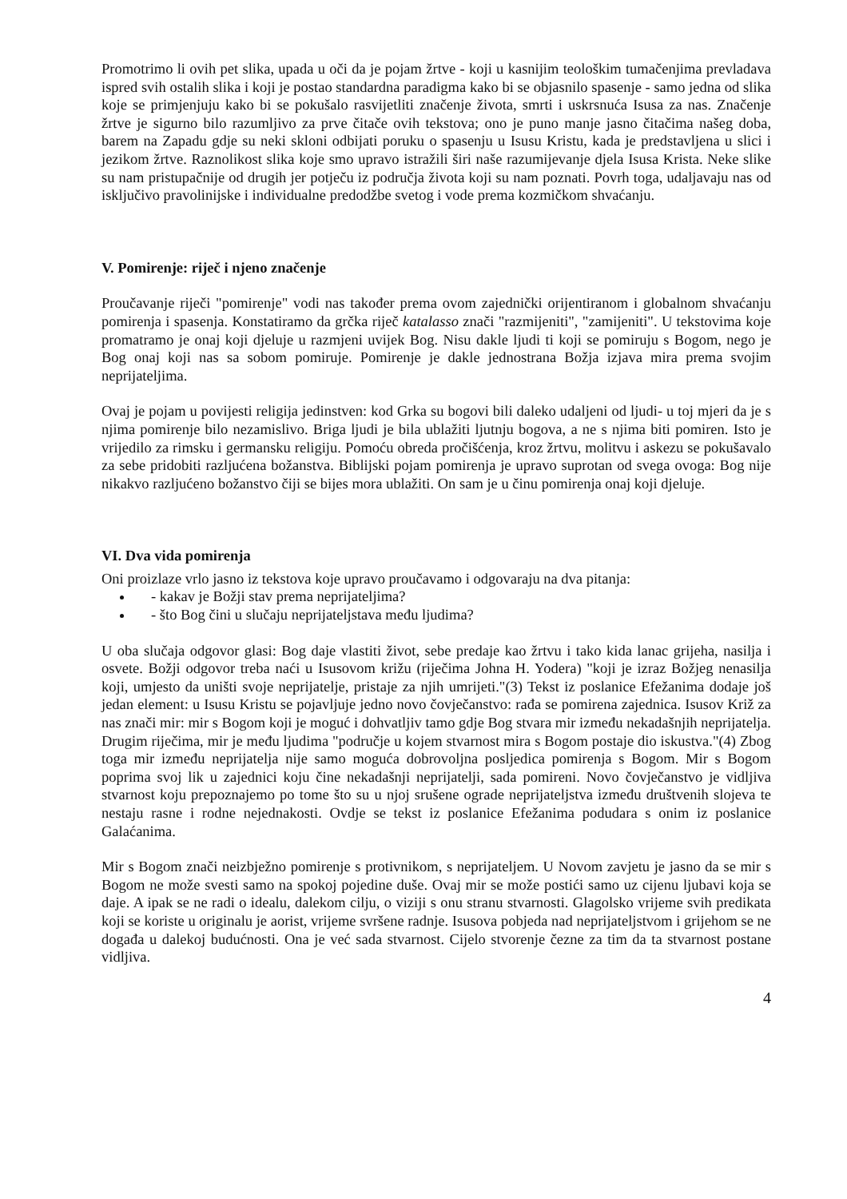Promotrimo li ovih pet slika, upada u oči da je pojam žrtve - koji u kasnijim teološkim tumačenjima prevladava ispred svih ostalih slika i koji je postao standardna paradigma kako bi se objasnilo spasenje - samo jedna od slika koje se primjenjuju kako bi se pokušalo rasvijetliti značenje života, smrti i uskrsnuća Isusa za nas. Značenje žrtve je sigurno bilo razumljivo za prve čitače ovih tekstova; ono je puno manje jasno čitačima našeg doba, barem na Zapadu gdje su neki skloni odbijati poruku o spasenju u Isusu Kristu, kada je predstavljena u slici i jezikom žrtve. Raznolikost slika koje smo upravo istražili širi naše razumijevanje djela Isusa Krista. Neke slike su nam pristupačnije od drugih jer potječu iz područja života koji su nam poznati. Povrh toga, udaljavaju nas od isključivo pravolinijske i individualne predodžbe svetog i vode prema kozmičkom shvaćanju.
V. Pomirenje: riječ i njeno značenje
Proučavanje riječi "pomirenje" vodi nas također prema ovom zajednički orijentiranom i globalnom shvaćanju pomirenja i spasenja. Konstatiramo da grčka riječ katalasso znači "razmijeniti", "zamijeniti". U tekstovima koje promatramo je onaj koji djeluje u razmjeni uvijek Bog. Nisu dakle ljudi ti koji se pomiruju s Bogom, nego je Bog onaj koji nas sa sobom pomiruje. Pomirenje je dakle jednostrana Božja izjava mira prema svojim neprijateljima.
Ovaj je pojam u povijesti religija jedinstven: kod Grka su bogovi bili daleko udaljeni od ljudi- u toj mjeri da je s njima pomirenje bilo nezamislivo. Briga ljudi je bila ublažiti ljutnju bogova, a ne s njima biti pomiren. Isto je vrijedilo za rimsku i germansku religiju. Pomoću obreda pročišćenja, kroz žrtvu, molitvu i askezu se pokušavalo za sebe pridobiti razljućena božanstva. Biblijski pojam pomirenja je upravo suprotan od svega ovoga: Bog nije nikakvo razljućeno božanstvo čiji se bijes mora ublažiti. On sam je u činu pomirenja onaj koji djeluje.
VI. Dva vida pomirenja
Oni proizlaze vrlo jasno iz tekstova koje upravo proučavamo i odgovaraju na dva pitanja:
- kakav je Božji stav prema neprijateljima?
- što Bog čini u slučaju neprijateljstava među ljudima?
U oba slučaja odgovor glasi: Bog daje vlastiti život, sebe predaje kao žrtvu i tako kida lanac grijeha, nasilja i osvete. Božji odgovor treba naći u Isusovom križu (riječima Johna H. Yodera) "koji je izraz Božjeg nenasilja koji, umjesto da uništi svoje neprijatelje, pristaje za njih umrijeti."(3) Tekst iz poslanice Efežanima dodaje još jedan element: u Isusu Kristu se pojavljuje jedno novo čovječanstvo: rađa se pomirena zajednica. Isusov Križ za nas znači mir: mir s Bogom koji je moguć i dohvatljiv tamo gdje Bog stvara mir između nekadašnjih neprijatelja. Drugim riječima, mir je među ljudima "područje u kojem stvarnost mira s Bogom postaje dio iskustva."(4) Zbog toga mir između neprijatelja nije samo moguća dobrovoljna posljedica pomirenja s Bogom. Mir s Bogom poprima svoj lik u zajednici koju čine nekadašnji neprijatelji, sada pomireni. Novo čovječanstvo je vidljiva stvarnost koju prepoznajemo po tome što su u njoj srušene ograde neprijateljstva između društvenih slojeva te nestaju rasne i rodne nejednakosti. Ovdje se tekst iz poslanice Efežanima podudara s onim iz poslanice Galaćanima.
Mir s Bogom znači neizbježno pomirenje s protivnikom, s neprijateljem. U Novom zavjetu je jasno da se mir s Bogom ne može svesti samo na spokoj pojedine duše. Ovaj mir se može postići samo uz cijenu ljubavi koja se daje. A ipak se ne radi o idealu, dalekom cilju, o viziji s onu stranu stvarnosti. Glagolsko vrijeme svih predikata koji se koriste u originalu je aorist, vrijeme svršene radnje. Isusova pobjeda nad neprijateljstvom i grijehom se ne događa u dalekoj budućnosti. Ona je već sada stvarnost. Cijelo stvorenje čezne za tim da ta stvarnost postane vidljiva.
4